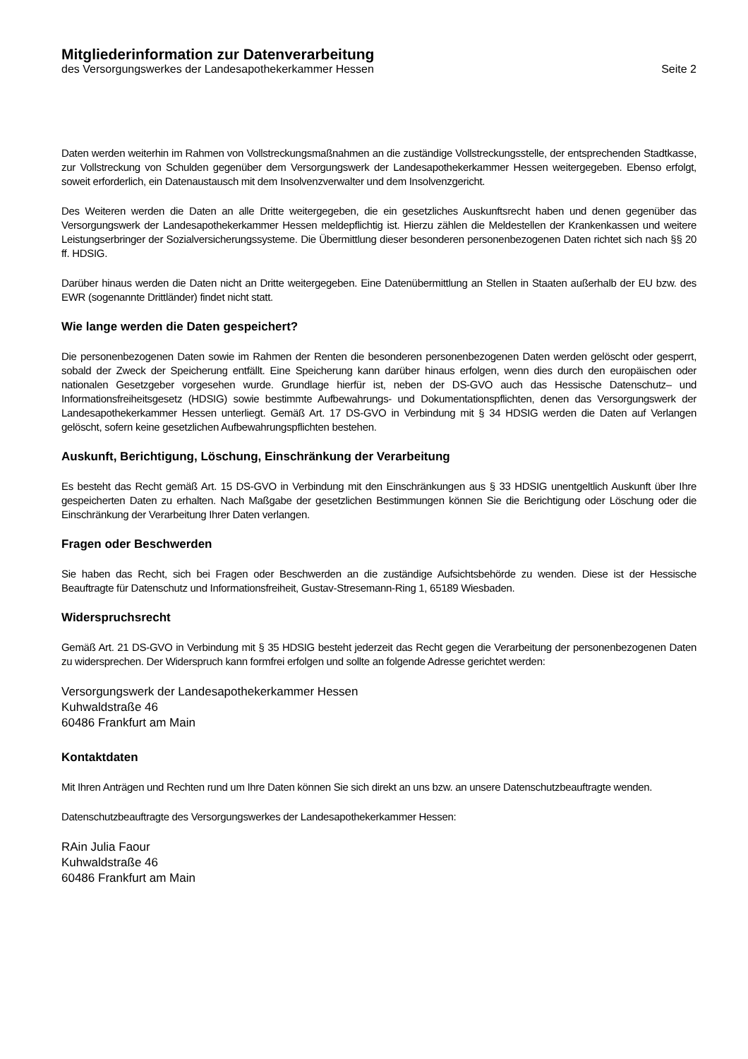Mitgliederinformation zur Datenverarbeitung
des Versorgungswerkes der Landesapothekerkammer Hessen Seite 2
Daten werden weiterhin im Rahmen von Vollstreckungsmaßnahmen an die zuständige Vollstreckungsstelle, der entsprechenden Stadtkasse, zur Vollstreckung von Schulden gegenüber dem Versorgungswerk der Landesapothekerkammer Hessen weitergegeben. Ebenso erfolgt, soweit erforderlich, ein Datenaustausch mit dem Insolvenzverwalter und dem Insolvenzgericht.
Des Weiteren werden die Daten an alle Dritte weitergegeben, die ein gesetzliches Auskunftsrecht haben und denen gegenüber das Versorgungswerk der Landesapothekerkammer Hessen meldepflichtig ist. Hierzu zählen die Meldestellen der Krankenkassen und weitere Leistungserbringer der Sozialversicherungssysteme. Die Übermittlung dieser besonderen personenbezogenen Daten richtet sich nach §§ 20 ff. HDSIG.
Darüber hinaus werden die Daten nicht an Dritte weitergegeben. Eine Datenübermittlung an Stellen in Staaten außerhalb der EU bzw. des EWR (sogenannte Drittländer) findet nicht statt.
Wie lange werden die Daten gespeichert?
Die personenbezogenen Daten sowie im Rahmen der Renten die besonderen personenbezogenen Daten werden gelöscht oder gesperrt, sobald der Zweck der Speicherung entfällt. Eine Speicherung kann darüber hinaus erfolgen, wenn dies durch den europäischen oder nationalen Gesetzgeber vorgesehen wurde. Grundlage hierfür ist, neben der DS-GVO auch das Hessische Datenschutz– und Informationsfreiheitsgesetz (HDSIG) sowie bestimmte Aufbewahrungs- und Dokumentationspflichten, denen das Versorgungswerk der Landesapothekerkammer Hessen unterliegt. Gemäß Art. 17 DS-GVO in Verbindung mit § 34 HDSIG werden die Daten auf Verlangen gelöscht, sofern keine gesetzlichen Aufbewahrungspflichten bestehen.
Auskunft, Berichtigung, Löschung, Einschränkung der Verarbeitung
Es besteht das Recht gemäß Art. 15 DS-GVO in Verbindung mit den Einschränkungen aus § 33 HDSIG unentgeltlich Auskunft über Ihre gespeicherten Daten zu erhalten. Nach Maßgabe der gesetzlichen Bestimmungen können Sie die Berichtigung oder Löschung oder die Einschränkung der Verarbeitung Ihrer Daten verlangen.
Fragen oder Beschwerden
Sie haben das Recht, sich bei Fragen oder Beschwerden an die zuständige Aufsichtsbehörde zu wenden. Diese ist der Hessische Beauftragte für Datenschutz und Informationsfreiheit, Gustav-Stresemann-Ring 1, 65189 Wiesbaden.
Widerspruchsrecht
Gemäß Art. 21 DS-GVO in Verbindung mit § 35 HDSIG besteht jederzeit das Recht gegen die Verarbeitung der personenbezogenen Daten zu widersprechen. Der Widerspruch kann formfrei erfolgen und sollte an folgende Adresse gerichtet werden:
Versorgungswerk der Landesapothekerkammer Hessen
Kuhwaldstraße 46
60486 Frankfurt am Main
Kontaktdaten
Mit Ihren Anträgen und Rechten rund um Ihre Daten können Sie sich direkt an uns bzw. an unsere Datenschutzbeauftragte wenden.
Datenschutzbeauftragte des Versorgungswerkes der Landesapothekerkammer Hessen:
RAin Julia Faour
Kuhwaldstraße 46
60486 Frankfurt am Main